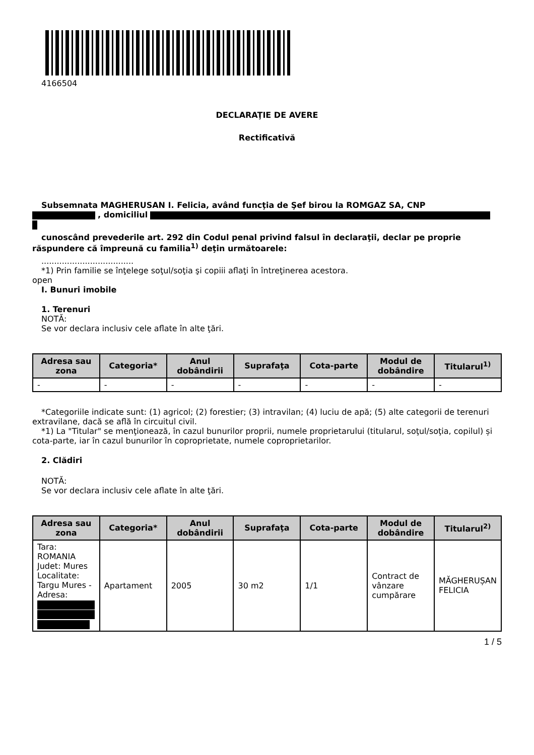4166504
DECLARAŢIE DE AVERE
Rectificativă
Subsemnata MAGHERUSAN I. Felicia, având funcţia de Şef birou la ROMGAZ SA, CNP
, domiciliul
cunoscând prevederile art. 292 din Codul penal privind falsul în declaraţii, declar pe proprie răspundere că împreună cu familia<sup>1)</sup> deţin următoarele:
....................................
*1) Prin familie se înţelege soţul/soţia şi copiii aflaţi în întreţinerea acestora.
open
I. Bunuri imobile
1. Terenuri
NOTĂ:
Se vor declara inclusiv cele aflate în alte ţări.
| Adresa sau zona | Categoria* | Anul dobândirii | Suprafaţa | Cota-parte | Modul de dobândire | Titularul<sup>1)</sup> |
| --- | --- | --- | --- | --- | --- | --- |
| - | - | - | - | - | - | - |
*Categoriile indicate sunt: (1) agricol; (2) forestier; (3) intravilan; (4) luciu de apă; (5) alte categorii de terenuri extravilane, dacă se află în circuitul civil.
*1) La "Titular" se menţionează, în cazul bunurilor proprii, numele proprietarului (titularul, soţul/soţia, copilul) și cota-parte, iar în cazul bunurilor în coproprietate, numele coproprietarilor.
2. Clădiri
NOTĂ:
Se vor declara inclusiv cele aflate în alte ţări.
| Adresa sau zona | Categoria* | Anul dobândirii | Suprafaţa | Cota-parte | Modul de dobândire | Titularul<sup>2)</sup> |
| --- | --- | --- | --- | --- | --- | --- |
| Tara: ROMANIA Judet: Mures Localitate: Targu Mures - Adresa: | Apartament | 2005 | 30 m2 | 1/1 | Contract de vânzare cumpărare | MĂGHERUȘAN FELICIA |
1 / 5